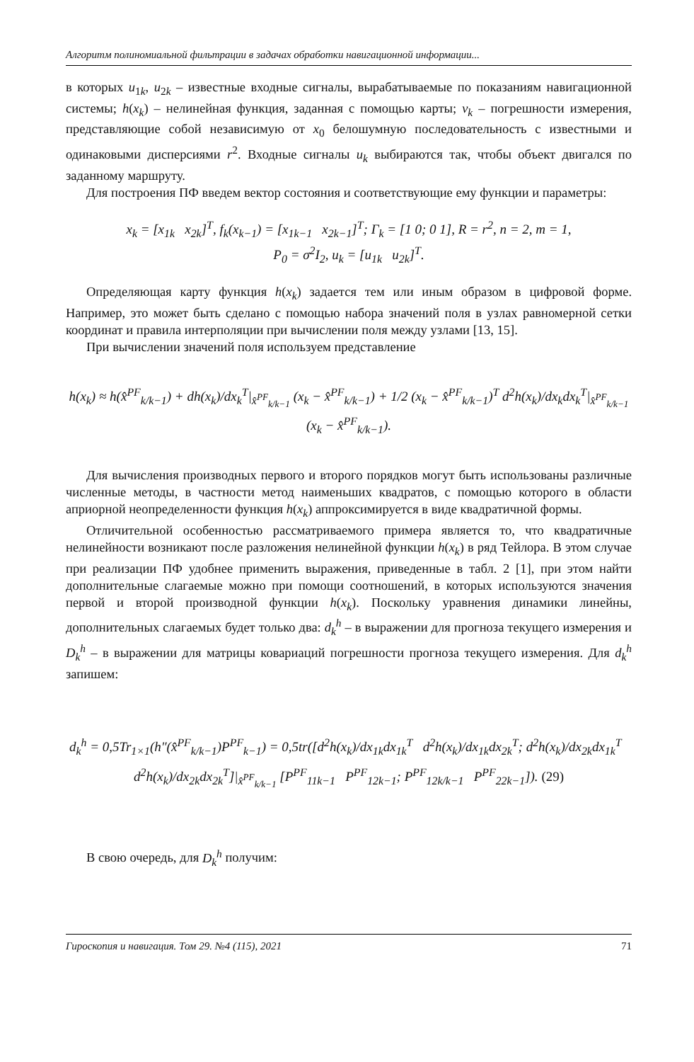Алгоритм полиномиальной фильтрации в задачах обработки навигационной информации...
в которых u<sub>1k</sub>, u<sub>2k</sub> – известные входные сигналы, вырабатываемые по показаниям навигационной системы; h(x<sub>k</sub>) – нелинейная функция, заданная с помощью карты; v<sub>k</sub> – погрешности измерения, представляющие собой независимую от x<sub>0</sub> белошумную последовательность с известными и одинаковыми дисперсиями r<sup>2</sup>. Входные сигналы u<sub>k</sub> выбираются так, чтобы объект двигался по заданному маршруту.
Для построения ПФ введем вектор состояния и соответствующие ему функции и параметры:
x<sub>k</sub> = [x<sub>1k</sub> x<sub>2k</sub>]<sup>T</sup>, f<sub>k</sub>(x<sub>k−1</sub>) = [x<sub>1k−1</sub> x<sub>2k−1</sub>]<sup>T</sup>; Γ<sub>k</sub> = [1 0; 0 1], R = r<sup>2</sup>, n = 2, m = 1,
P<sub>0</sub> = σ<sup>2</sup>I<sub>2</sub>, u<sub>k</sub> = [u<sub>1k</sub> u<sub>2k</sub>]<sup>T</sup>.
Определяющая карту функция h(x<sub>k</sub>) задается тем или иным образом в цифровой форме. Например, это может быть сделано с помощью набора значений поля в узлах равномерной сетки координат и правила интерполяции при вычислении поля между узлами [13, 15].
При вычислении значений поля используем представление
h(x<sub>k</sub>) ≈ h(x̂<sup>PF</sup><sub>k/k−1</sub>) + dh(x<sub>k</sub>)/dx<sub>k</sub><sup>T</sup>|<sub>x̂<sup>PF</sup><sub>k/k−1</sub></sub> (x<sub>k</sub> − x̂<sup>PF</sup><sub>k/k−1</sub>) + 1/2 (x<sub>k</sub> − x̂<sup>PF</sup><sub>k/k−1</sub>)<sup>T</sup> d<sup>2</sup>h(x<sub>k</sub>)/dx<sub>k</sub>dx<sub>k</sub><sup>T</sup>|<sub>x̂<sup>PF</sup><sub>k/k−1</sub></sub> (x<sub>k</sub> − x̂<sup>PF</sup><sub>k/k−1</sub>).
Для вычисления производных первого и второго порядков могут быть использованы различные численные методы, в частности метод наименьших квадратов, с помощью которого в области априорной неопределенности функция h(x<sub>k</sub>) аппроксимируется в виде квадратичной формы.
Отличительной особенностью рассматриваемого примера является то, что квадратичные нелинейности возникают после разложения нелинейной функции h(x<sub>k</sub>) в ряд Тейлора. В этом случае при реализации ПФ удобнее применить выражения, приведенные в табл. 2 [1], при этом найти дополнительные слагаемые можно при помощи соотношений, в которых используются значения первой и второй производной функции h(x<sub>k</sub>). Поскольку уравнения динамики линейны, дополнительных слагаемых будет только два: d<sub>k</sub><sup>h</sup> – в выражении для прогноза текущего измерения и D<sub>k</sub><sup>h</sup> – в выражении для матрицы ковариаций погрешности прогноза текущего измерения. Для d<sub>k</sub><sup>h</sup> запишем:
d<sub>k</sub><sup>h</sup> = 0,5Tr<sub>1×1</sub>(h″(x̂<sup>PF</sup><sub>k/k−1</sub>)P<sup>PF</sup><sub>k−1</sub>) = 0,5tr([d<sup>2</sup>h(x<sub>k</sub>)/dx<sub>1k</sub>dx<sub>1k</sub><sup>T</sup> d<sup>2</sup>h(x<sub>k</sub>)/dx<sub>1k</sub>dx<sub>2k</sub><sup>T</sup>; d<sup>2</sup>h(x<sub>k</sub>)/dx<sub>2k</sub>dx<sub>1k</sub><sup>T</sup> d<sup>2</sup>h(x<sub>k</sub>)/dx<sub>2k</sub>dx<sub>2k</sub><sup>T</sup>]|<sub>x̂<sup>PF</sup><sub>k/k−1</sub></sub> [P<sup>PF</sup><sub>11k−1</sub> P<sup>PF</sup><sub>12k−1</sub>; P<sup>PF</sup><sub>12k/k−1</sub> P<sup>PF</sup><sub>22k−1</sub>]). (29)
В свою очередь, для D<sub>k</sub><sup>h</sup> получим:
Гироскопия и навигация. Том 29. №4 (115), 2021 71